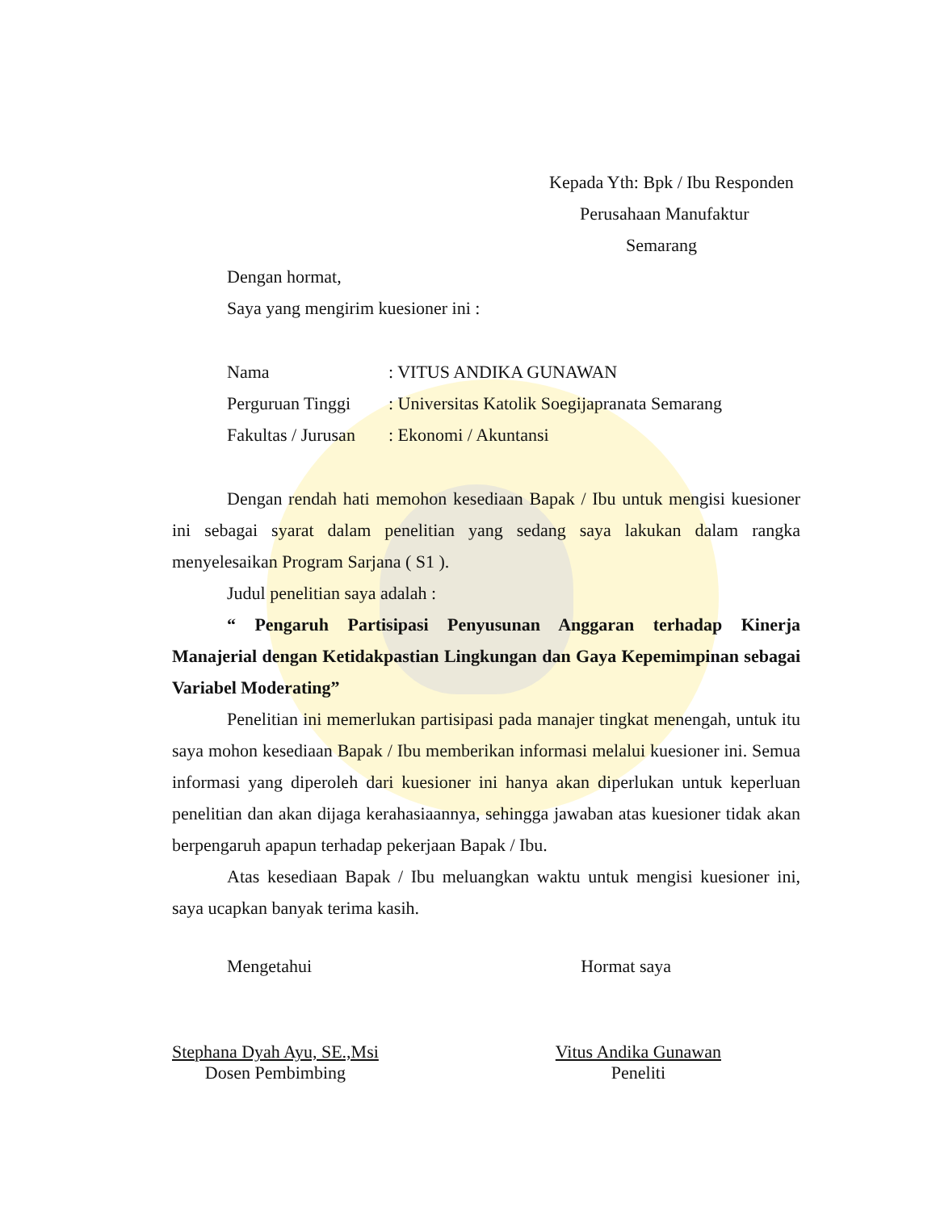Kepada Yth: Bpk / Ibu Responden
Perusahaan Manufaktur
Semarang
Dengan hormat,
Saya yang mengirim kuesioner ini :
| Nama | : VITUS ANDIKA GUNAWAN |
| Perguruan Tinggi | : Universitas Katolik Soegijapranata Semarang |
| Fakultas / Jurusan | : Ekonomi / Akuntansi |
Dengan rendah hati memohon kesediaan Bapak / Ibu untuk mengisi kuesioner ini sebagai syarat dalam penelitian yang sedang saya lakukan dalam rangka menyelesaikan Program Sarjana ( S1 ).
Judul penelitian saya adalah :
“ Pengaruh Partisipasi Penyusunan Anggaran terhadap Kinerja Manajerial dengan Ketidakpastian Lingkungan dan Gaya Kepemimpinan sebagai Variabel Moderating”
Penelitian ini memerlukan partisipasi pada manajer tingkat menengah, untuk itu saya mohon kesediaan Bapak / Ibu memberikan informasi melalui kuesioner ini. Semua informasi yang diperoleh dari kuesioner ini hanya akan diperlukan untuk keperluan penelitian dan akan dijaga kerahasiaannya, sehingga jawaban atas kuesioner tidak akan berpengaruh apapun terhadap pekerjaan Bapak / Ibu.
Atas kesediaan Bapak / Ibu meluangkan waktu untuk mengisi kuesioner ini, saya ucapkan banyak terima kasih.
Mengetahui Hormat saya
Stephana Dyah Ayu, SE.,Msi
Dosen Pembimbing
Vitus Andika Gunawan
Peneliti